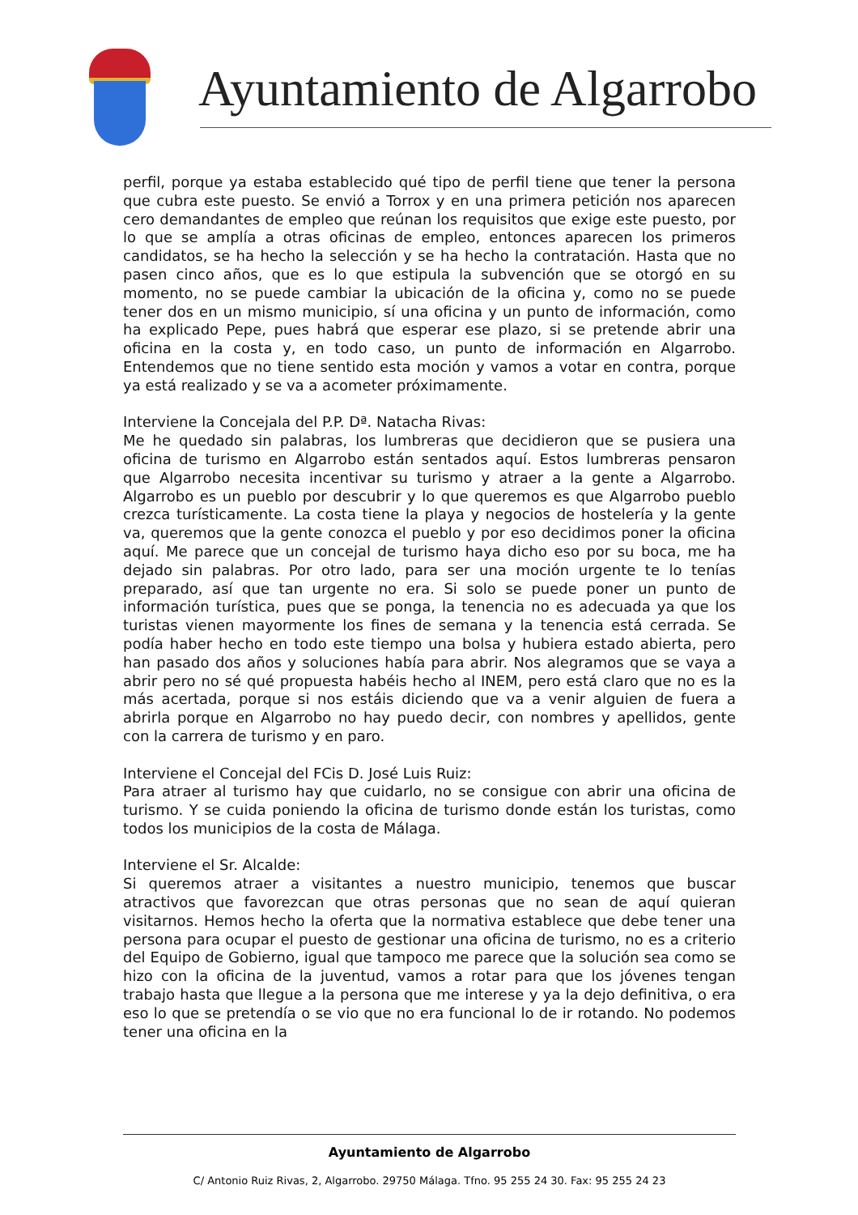Ayuntamiento de Algarrobo
perfil, porque ya estaba establecido qué tipo de perfil tiene que tener la persona que cubra este puesto. Se envió a Torrox y en una primera petición nos aparecen cero demandantes de empleo que reúnan los requisitos que exige este puesto, por lo que se amplía a otras oficinas de empleo, entonces aparecen los primeros candidatos, se ha hecho la selección y se ha hecho la contratación. Hasta que no pasen cinco años, que es lo que estipula la subvención que se otorgó en su momento, no se puede cambiar la ubicación de la oficina y, como no se puede tener dos en un mismo municipio, sí una oficina y un punto de información, como ha explicado Pepe, pues habrá que esperar ese plazo, si se pretende abrir una oficina en la costa y, en todo caso, un punto de información en Algarrobo. Entendemos que no tiene sentido esta moción y vamos a votar en contra, porque ya está realizado y se va a acometer próximamente.
Interviene la Concejala del P.P. Dª. Natacha Rivas:
Me he quedado sin palabras, los lumbreras que decidieron que se pusiera una oficina de turismo en Algarrobo están sentados aquí. Estos lumbreras pensaron que Algarrobo necesita incentivar su turismo y atraer a la gente a Algarrobo. Algarrobo es un pueblo por descubrir y lo que queremos es que Algarrobo pueblo crezca turísticamente. La costa tiene la playa y negocios de hostelería y la gente va, queremos que la gente conozca el pueblo y por eso decidimos poner la oficina aquí. Me parece que un concejal de turismo haya dicho eso por su boca, me ha dejado sin palabras. Por otro lado, para ser una moción urgente te lo tenías preparado, así que tan urgente no era. Si solo se puede poner un punto de información turística, pues que se ponga, la tenencia no es adecuada ya que los turistas vienen mayormente los fines de semana y la tenencia está cerrada. Se podía haber hecho en todo este tiempo una bolsa y hubiera estado abierta, pero han pasado dos años y soluciones había para abrir. Nos alegramos que se vaya a abrir pero no sé qué propuesta habéis hecho al INEM, pero está claro que no es la más acertada, porque si nos estáis diciendo que va a venir alguien de fuera a abrirla porque en Algarrobo no hay puedo decir, con nombres y apellidos, gente con la carrera de turismo y en paro.
Interviene el Concejal del FCis D. José Luis Ruiz:
Para atraer al turismo hay que cuidarlo, no se consigue con abrir una oficina de turismo. Y se cuida poniendo la oficina de turismo donde están los turistas, como todos los municipios de la costa de Málaga.
Interviene el Sr. Alcalde:
Si queremos atraer a visitantes a nuestro municipio, tenemos que buscar atractivos que favorezcan que otras personas que no sean de aquí quieran visitarnos. Hemos hecho la oferta que la normativa establece que debe tener una persona para ocupar el puesto de gestionar una oficina de turismo, no es a criterio del Equipo de Gobierno, igual que tampoco me parece que la solución sea como se hizo con la oficina de la juventud, vamos a rotar para que los jóvenes tengan trabajo hasta que llegue a la persona que me interese y ya la dejo definitiva, o era eso lo que se pretendía o se vio que no era funcional lo de ir rotando. No podemos tener una oficina en la
Ayuntamiento de Algarrobo
C/ Antonio Ruiz Rivas, 2, Algarrobo. 29750 Málaga. Tfno. 95 255 24 30. Fax: 95 255 24 23